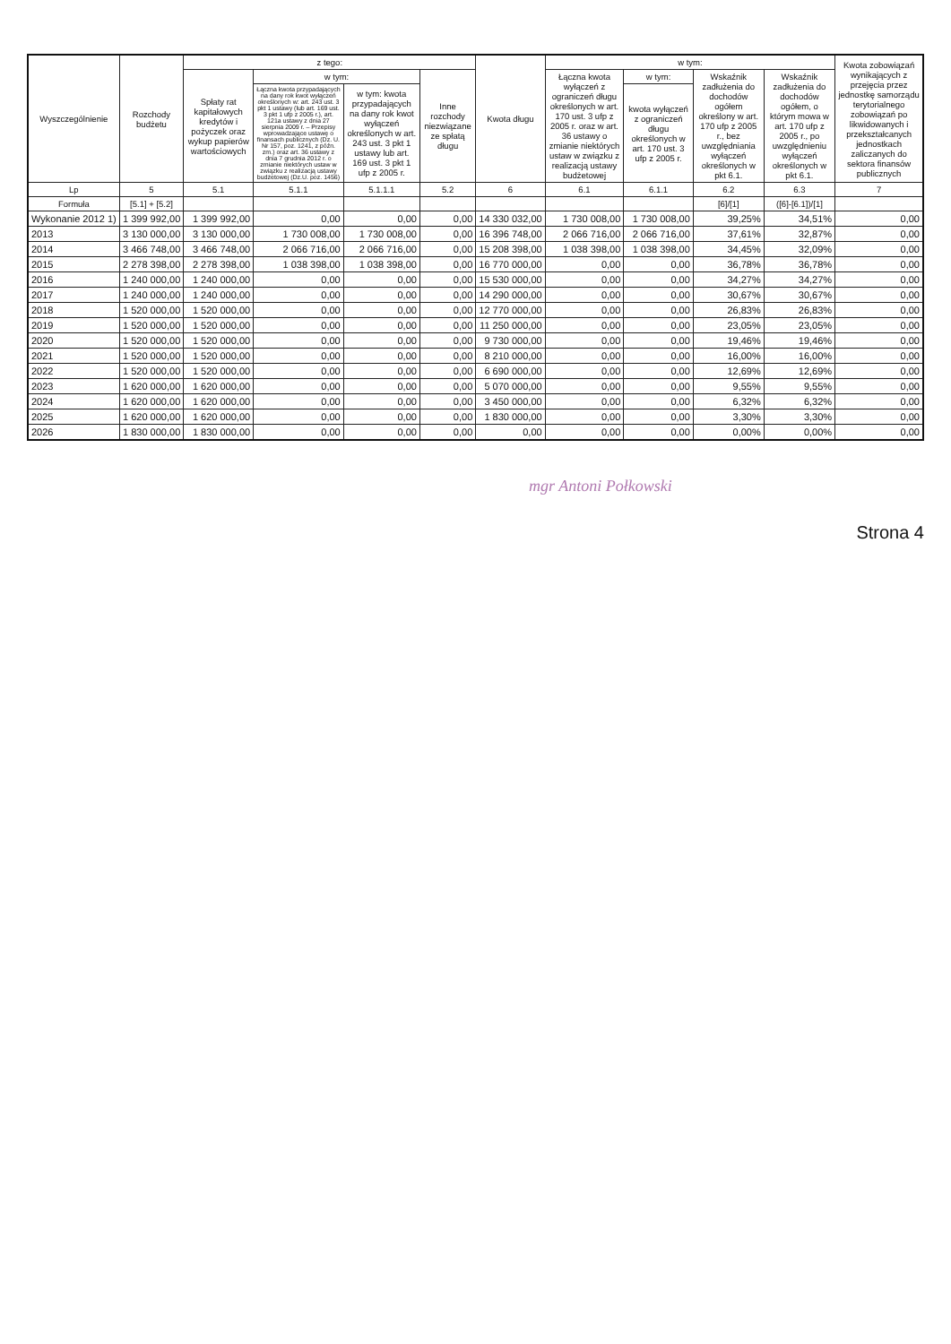| Wyszczególnienie | Rozchody budżetu | z tego: | | | | Kwota długu | w tym: | | | | Kwota zobowiązań wynikających z przejęcia przez jednostkę samorządu terytorialnego zobowiązań po likwidowanych i przekształcanych jednostkach zaliczanych do sektora finansów publicznych |
| --- | --- | --- | --- | --- | --- | --- | --- | --- | --- | --- | --- |
| | | Spłaty rat kapitałowych kredytów i pożyczek oraz wykup papierów wartościowych | w tym: | | Inne rozchody niezwiązane ze spłatą długu | | Łączna kwota wyłączeń z ograniczeń długu określonych w art. 170 ust. 3 ufp z 2005 r. oraz w art. 36 ustawy o zmianie niektórych ustaw w związku z realizacją ustawy budżetowej | w tym: | Wskaźnik zadłużenia do dochodów ogółem określony w art. 170 ufp z 2005 r., bez uwzględniania wyłączeń określonych w pkt 6.1. | Wskaźnik zadłużenia do dochodów ogółem, o którym mowa w art. 170 ufp z 2005 r., po uwzględnieniu wyłączeń określonych w pkt 6.1. | |
| | | | Łączna kwota przypadających na dany rok kwot wyłączeń określonych w: art. 243 ust. 3 pkt 1 ustawy (lub art. 169 ust. 3 pkt 1 ufp z 2005 r.), art. 121a ustawy z dnia 27 sierpnia 2009 r. – Przepisy wprowadzające ustawę o finansach publicznych (Dz. U. Nr 157, poz. 1241, z późn. zm.) oraz art. 36 ustawy z dnia 7 grudnia 2012 r. o zmianie niektórych ustaw w związku z realizacją ustawy budżetowej (Dz.U. poz. 1456) | w tym: kwota przypadających na dany rok kwot wyłączeń określonych w art. 243 ust. 3 pkt 1 ustawy lub art. 169 ust. 3 pkt 1 ufp z 2005 r. | | | | kwota wyłączeń z ograniczeń długu określonych w art. 170 ust. 3 ufp z 2005 r. | | | |
| Lp | 5 | 5.1 | 5.1.1 | 5.1.1.1 | 5.2 | 6 | 6.1 | 6.1.1 | 6.2 | 6.3 | 7 |
| Formuła | [5.1] + [5.2] | | | | | | | | [6]/[1] | ([6]-[6.1])/[1] | |
| Wykonanie 2012 1) | 1 399 992,00 | 1 399 992,00 | 0,00 | 0,00 | 0,00 | 14 330 032,00 | 1 730 008,00 | 1 730 008,00 | 39,25% | 34,51% | 0,00 |
| 2013 | 3 130 000,00 | 3 130 000,00 | 1 730 008,00 | 1 730 008,00 | 0,00 | 16 396 748,00 | 2 066 716,00 | 2 066 716,00 | 37,61% | 32,87% | 0,00 |
| 2014 | 3 466 748,00 | 3 466 748,00 | 2 066 716,00 | 2 066 716,00 | 0,00 | 15 208 398,00 | 1 038 398,00 | 1 038 398,00 | 34,45% | 32,09% | 0,00 |
| 2015 | 2 278 398,00 | 2 278 398,00 | 1 038 398,00 | 1 038 398,00 | 0,00 | 16 770 000,00 | 0,00 | 0,00 | 36,78% | 36,78% | 0,00 |
| 2016 | 1 240 000,00 | 1 240 000,00 | 0,00 | 0,00 | 0,00 | 15 530 000,00 | 0,00 | 0,00 | 34,27% | 34,27% | 0,00 |
| 2017 | 1 240 000,00 | 1 240 000,00 | 0,00 | 0,00 | 0,00 | 14 290 000,00 | 0,00 | 0,00 | 30,67% | 30,67% | 0,00 |
| 2018 | 1 520 000,00 | 1 520 000,00 | 0,00 | 0,00 | 0,00 | 12 770 000,00 | 0,00 | 0,00 | 26,83% | 26,83% | 0,00 |
| 2019 | 1 520 000,00 | 1 520 000,00 | 0,00 | 0,00 | 0,00 | 11 250 000,00 | 0,00 | 0,00 | 23,05% | 23,05% | 0,00 |
| 2020 | 1 520 000,00 | 1 520 000,00 | 0,00 | 0,00 | 0,00 | 9 730 000,00 | 0,00 | 0,00 | 19,46% | 19,46% | 0,00 |
| 2021 | 1 520 000,00 | 1 520 000,00 | 0,00 | 0,00 | 0,00 | 8 210 000,00 | 0,00 | 0,00 | 16,00% | 16,00% | 0,00 |
| 2022 | 1 520 000,00 | 1 520 000,00 | 0,00 | 0,00 | 0,00 | 6 690 000,00 | 0,00 | 0,00 | 12,69% | 12,69% | 0,00 |
| 2023 | 1 620 000,00 | 1 620 000,00 | 0,00 | 0,00 | 0,00 | 5 070 000,00 | 0,00 | 0,00 | 9,55% | 9,55% | 0,00 |
| 2024 | 1 620 000,00 | 1 620 000,00 | 0,00 | 0,00 | 0,00 | 3 450 000,00 | 0,00 | 0,00 | 6,32% | 6,32% | 0,00 |
| 2025 | 1 620 000,00 | 1 620 000,00 | 0,00 | 0,00 | 0,00 | 1 830 000,00 | 0,00 | 0,00 | 3,30% | 3,30% | 0,00 |
| 2026 | 1 830 000,00 | 1 830 000,00 | 0,00 | 0,00 | 0,00 | 0,00 | 0,00 | 0,00 | 0,00% | 0,00% | 0,00 |
mgr Antoni Połkowski
Strona 4